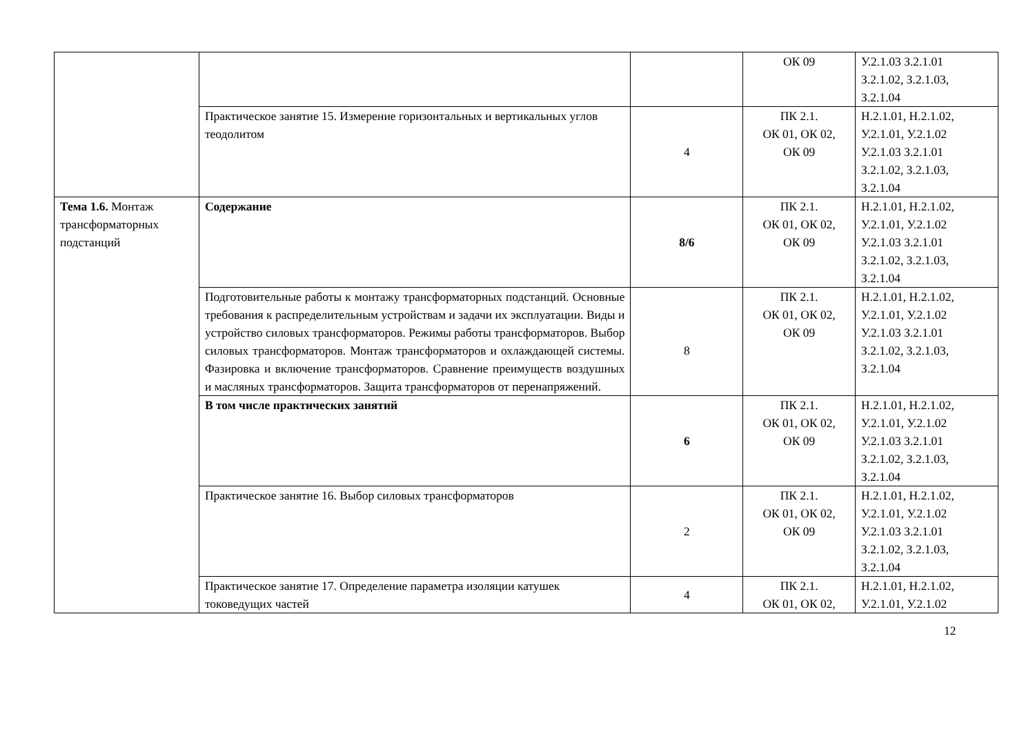| | | | ОК 09 | У.2.1.03 З.2.1.01 З.2.1.02, З.2.1.03, З.2.1.04 |
| | Практическое занятие 15. Измерение горизонтальных и вертикальных углов теодолитом | 4 | ПК 2.1. ОК 01, ОК 02, ОК 09 | Н.2.1.01, Н.2.1.02, У.2.1.01, У.2.1.02 У.2.1.03 З.2.1.01 З.2.1.02, З.2.1.03, З.2.1.04 |
| Тема 1.6. Монтаж трансформаторных подстанций | Содержание | 8/6 | ПК 2.1. ОК 01, ОК 02, ОК 09 | Н.2.1.01, Н.2.1.02, У.2.1.01, У.2.1.02 У.2.1.03 З.2.1.01 З.2.1.02, З.2.1.03, З.2.1.04 |
| | Подготовительные работы к монтажу трансформаторных подстанций. Основные требования к распределительным устройствам и задачи их эксплуатации. Виды и устройство силовых трансформаторов. Режимы работы трансформаторов. Выбор силовых трансформаторов. Монтаж трансформаторов и охлаждающей системы. Фазировка и включение трансформаторов. Сравнение преимуществ воздушных и масляных трансформаторов. Защита трансформаторов от перенапряжений. | 8 | ПК 2.1. ОК 01, ОК 02, ОК 09 | Н.2.1.01, Н.2.1.02, У.2.1.01, У.2.1.02 У.2.1.03 З.2.1.01 З.2.1.02, З.2.1.03, З.2.1.04 |
| | В том числе практических занятий | 6 | ПК 2.1. ОК 01, ОК 02, ОК 09 | Н.2.1.01, Н.2.1.02, У.2.1.01, У.2.1.02 У.2.1.03 З.2.1.01 З.2.1.02, З.2.1.03, З.2.1.04 |
| | Практическое занятие 16. Выбор силовых трансформаторов | 2 | ПК 2.1. ОК 01, ОК 02, ОК 09 | Н.2.1.01, Н.2.1.02, У.2.1.01, У.2.1.02 У.2.1.03 З.2.1.01 З.2.1.02, З.2.1.03, З.2.1.04 |
| | Практическое занятие 17. Определение параметра изоляции катушек токоведущих частей | 4 | ПК 2.1. ОК 01, ОК 02, | Н.2.1.01, Н.2.1.02, У.2.1.01, У.2.1.02 |
12